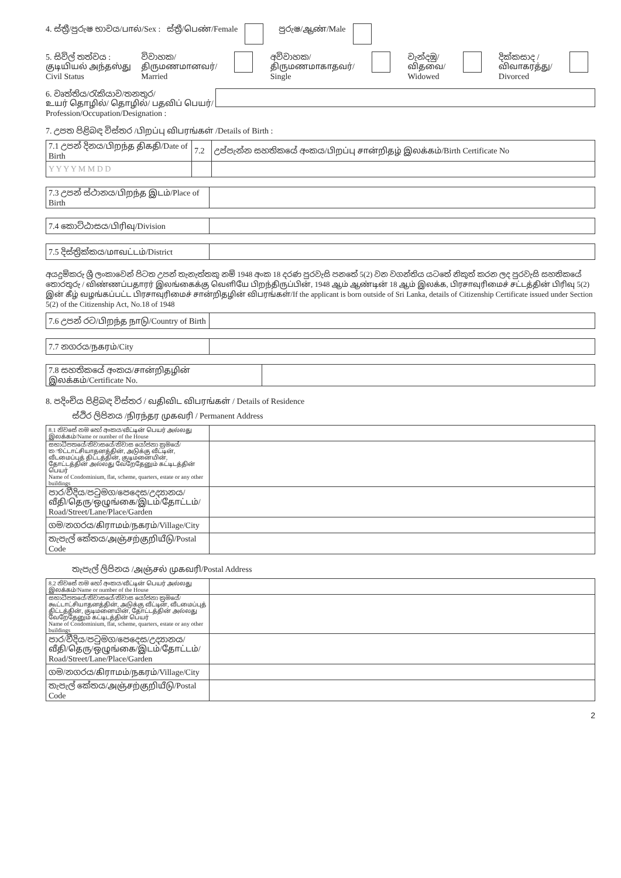4. ස්ත්‍රී/පුරුෂ භාවය/பால்/Sex : ස්ත්‍රී/பெண்/Female පුරුෂ/ஆண்/Male
5. සිවිල් තත්වය :
குடியியல் அந்தஸ்து
Civil Status
විවාහක/
திருமணமானவர்/
Married
අවිවාහක/
திருமணமாகாதவர்/
Single
වැන්දඹු/
விதவை/
Widowed
දික්කසාද /
விவாகரத்து/
Divorced
6. වෘත්තිය/රැකියාව/තනතුර/
உயர் தொழில்/ தொழில்/ பதவிப் பெயர்/
Profession/Occupation/Designation :
7. උපත පිළිබඳ විස්තර /பிறப்பு விபரங்கள் /Details of Birth :
| 7.1 උපන් දිනය/பிறந்த திகதி/Date of Birth | 7.2 | උප්පැන්න සහතිකයේ අංකය/பிறப்பு சான்றிதழ் இலக்கம்/Birth Certificate No |
| Y Y Y Y M M D D | | |
| 7.3 උපන් ස්ථානය/பிறந்த இடம்/Place of Birth | |
| 7.4 කොට්ඨාසය/பிரிவு/Division | |
| 7.5 දිස්ත්‍රික්කය/மாவட்டம்/District | |
අයදුම්කරු ශ්‍රී ලංකාවෙන් පිටත උපන් තැනැත්තකු නම් 1948 අංක 18 දරණ පුරවැසි පනතේ 5(2) වන වගන්තිය යටතේ නිකුත් කරන ලද පුරවැසි සහතිකයේ තොරතුරු / விண்ணப்பதாரர் இலங்கைக்கு வெளியே பிறந்திருப்பின், 1948 ஆம் ஆண்டின் 18 ஆம் இலக்க, பிரசாவுரிமைச் சட்டத்தின் பிரிவு 5(2) இன் கீழ் வழங்கப்பட்ட பிரசாவுரிமைச் சான்றிதழின் விபரங்கள்/If the applicant is born outside of Sri Lanka, details of Citizenship Certificate issued under Section 5(2) of the Citizenship Act, No.18 of 1948
| 7.6 උපන් රට/பிறந்த நாடு/Country of Birth | |
| 7.7 නගරය/நகரம்/City | |
| 7.8 සහතිකයේ අංකය/சான்றிதழின் இலக்கம்/Certificate No. | |
8. පදිංචිය පිළිබඳ විස්තර / வதிவிட விபரங்கள் / Details of Residence
ස්ථිර ලිපිනය /நிரந்தர முகவரி / Permanent Address
| 8.1 නිවසේ නම හෝ අංකය/வீட்டின் பெயர் அல்லது இலக்கம்/Name or number of the House | |
| සභාධිපතයේ/නිවාසයේ/නිවාස යෝජනා ක්‍රමයේ/ කூட்டாட்சியாதனத்தின், அடுக்கு வீட்டின், வீடமைப்புத் திட்டத்தின், குடிமனையின், தோட்டத்தின் அல்லது வேறேதேனும் கட்டிடத்தின் பெயர் Name of Condominium, flat, scheme, quarters, estate or any other buildings | |
| පාර/වීදිය/පටුමග/පෙදෙස/උද්‍යානය/ வீதி/தெரு/ஒழுங்கை/இடம்/தோட்டம்/ Road/Street/Lane/Place/Garden | |
| ගම/නගරය/கிராமம்/நகரம்/Village/City | |
| තැපැල් කේතය/அஞ்சற்குறியீடு/Postal Code | |
තැපැල් ලිපිනය /அஞ்சல் முகவரி/Postal Address
| 8.2 නිවසේ නම හෝ අංකය/வீட்டின் பெயர் அல்லது இலக்கம்/Name or number of the House | |
| සභාධිපතයේ/නිවාසයේ/නිවාස යෝජනා ක්‍රමයේ/ கூட்டாட்சியாதனத்தின், அடுக்கு வீட்டின், வீடமைப்புத் திட்டத்தின், குடிமனையின், தோட்டத்தின் அல்லது வேறேதேனும் கட்டிடத்தின் பெயர் Name of Condominium, flat, scheme, quarters, estate or any other buildings | |
| පාර/වීදිය/පටුමග/පෙදෙස/උද්‍යානය/ வீதி/தெரு/ஒழுங்கை/இடம்/தோட்டம்/ Road/Street/Lane/Place/Garden | |
| ගම/නගරය/கிராமம்/நகரம்/Village/City | |
| තැපැල් කේතය/அஞ்சற்குறியீடு/Postal Code | |
2